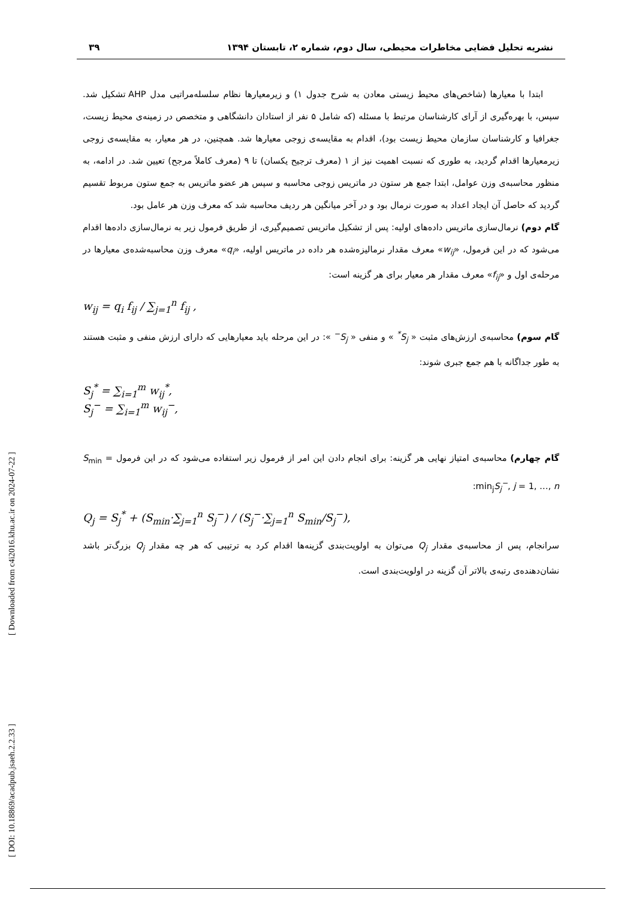[ Downloaded from c4i2016.khu.ac.ir on 2024-07-22 ]
[ DOI: 10.18869/acadpub.jsaeh.2.2.33 ]
نشریه تحلیل فضایی مخاطرات محیطی، سال دوم، شماره ۲، تابستان ۱۳۹۴ ۳۹
ابتدا با معیارها (شاخص‌های محیط زیستی معادن به شرح جدول ۱) و زیرمعیارها نظام سلسله‌مراتبی مدل AHP تشکیل شد. سپس، با بهره‌گیری از آرای کارشناسان مرتبط با مسئله (که شامل ۵ نفر از استادان دانشگاهی و متخصص در زمینه‌ی محیط زیست، جغرافیا و کارشناسان سازمان محیط زیست بود)، اقدام به مقایسه‌ی زوجی معیارها شد. همچنین، در هر معیار، به مقایسه‌ی زوجی زیرمعیارها اقدام گردید، به طوری که نسبت اهمیت نیز از ۱ (معرف ترجیح یکسان) تا ۹ (معرف کاملاً مرجح) تعیین شد. در ادامه، به منظور محاسبه‌ی وزن عوامل، ابتدا جمع هر ستون در ماتریس زوجی محاسبه و سپس هر عضو ماتریس به جمع ستون مربوط تقسیم گردید که حاصل آن ایجاد اعداد به صورت نرمال بود و در آخر میانگین هر ردیف محاسبه شد که معرف وزن هر عامل بود.
گام دوم) نرمال‌سازی ماتریس داده‌های اولیه: پس از تشکیل ماتریس تصمیم‌گیری، از طریق فرمول زیر به نرمال‌سازی داده‌ها اقدام می‌شود که در این فرمول، «w<sub>ij</sub>» معرف مقدار نرمالیزه‌شده هر داده در ماتریس اولیه، «q<sub>i</sub>» معرف وزن محاسبه‌شده‌ی معیارها در مرحله‌ی اول و «f<sub>ij</sub>» معرف مقدار هر معیار برای هر گزینه است:
w<sub>ij</sub> = q<sub>i</sub> f<sub>ij</sub> / ∑<sub>j=1</sub><sup>n</sup> f<sub>ij</sub> ,
گام سوم) محاسبه‌ی ارزش‌های مثبت « S<sub>j</sub><sup>*</sup> » و منفی « S<sub>j</sub><sup>−</sup> »: در این مرحله باید معیارهایی که دارای ارزش منفی و مثبت هستند به طور جداگانه با هم جمع جبری شوند:
S<sub>j</sub><sup>*</sup> = ∑<sub>i=1</sub><sup>m</sup> w<sub>ij</sub><sup>*</sup>,
S<sub>j</sub><sup>−</sup> = ∑<sub>i=1</sub><sup>m</sup> w<sub>ij</sub><sup>−</sup>,
گام چهارم) محاسبه‌ی امتیاز نهایی هر گزینه: برای انجام دادن این امر از فرمول زیر استفاده می‌شود که در این فرمول S<sub>min</sub> = min<sub>j</sub>S<sub>j</sub><sup>−</sup>, j = 1, …, n:
Q<sub>j</sub> = S<sub>j</sub><sup>*</sup> + (S<sub>min</sub>·∑<sub>j=1</sub><sup>n</sup> S<sub>j</sub><sup>−</sup>) / (S<sub>j</sub><sup>−</sup>·∑<sub>j=1</sub><sup>n</sup> S<sub>min</sub>/S<sub>j</sub><sup>−</sup>),
سرانجام، پس از محاسبه‌ی مقدار Q<sub>j</sub> می‌توان به اولویت‌بندی گزینه‌ها اقدام کرد به ترتیبی که هر چه مقدار Q<sub>j</sub> بزرگ‌تر باشد نشان‌دهنده‌ی رتبه‌ی بالاتر آن گزینه در اولویت‌بندی است.